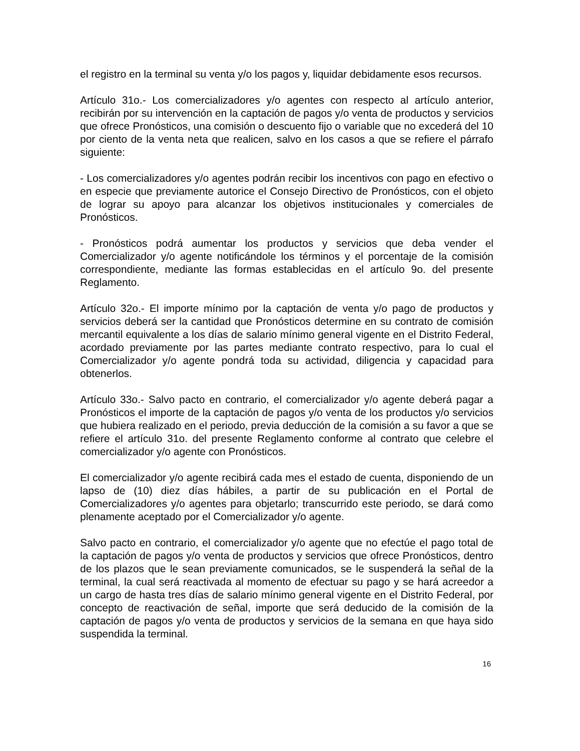el registro en la terminal su venta y/o los pagos y, liquidar debidamente esos recursos.
Artículo 31o.- Los comercializadores y/o agentes con respecto al artículo anterior, recibirán por su intervención en la captación de pagos y/o venta de productos y servicios que ofrece Pronósticos, una comisión o descuento fijo o variable que no excederá del 10 por ciento de la venta neta que realicen, salvo en los casos a que se refiere el párrafo siguiente:
- Los comercializadores y/o agentes podrán recibir los incentivos con pago en efectivo o en especie que previamente autorice el Consejo Directivo de Pronósticos, con el objeto de lograr su apoyo para alcanzar los objetivos institucionales y comerciales de Pronósticos.
- Pronósticos podrá aumentar los productos y servicios que deba vender el Comercializador y/o agente notificándole los términos y el porcentaje de la comisión correspondiente, mediante las formas establecidas en el artículo 9o. del presente Reglamento.
Artículo 32o.- El importe mínimo por la captación de venta y/o pago de productos y servicios deberá ser la cantidad que Pronósticos determine en su contrato de comisión mercantil equivalente a los días de salario mínimo general vigente en el Distrito Federal, acordado previamente por las partes mediante contrato respectivo, para lo cual el Comercializador y/o agente pondrá toda su actividad, diligencia y capacidad para obtenerlos.
Artículo 33o.- Salvo pacto en contrario, el comercializador y/o agente deberá pagar a Pronósticos el importe de la captación de pagos y/o venta de los productos y/o servicios que hubiera realizado en el periodo, previa deducción de la comisión a su favor a que se refiere el artículo 31o. del presente Reglamento conforme al contrato que celebre el comercializador y/o agente con Pronósticos.
El comercializador y/o agente recibirá cada mes el estado de cuenta, disponiendo de un lapso de (10) diez días hábiles, a partir de su publicación en el Portal de Comercializadores y/o agentes para objetarlo; transcurrido este periodo, se dará como plenamente aceptado por el Comercializador y/o agente.
Salvo pacto en contrario, el comercializador y/o agente que no efectúe el pago total de la captación de pagos y/o venta de productos y servicios que ofrece Pronósticos, dentro de los plazos que le sean previamente comunicados, se le suspenderá la señal de la terminal, la cual será reactivada al momento de efectuar su pago y se hará acreedor a un cargo de hasta tres días de salario mínimo general vigente en el Distrito Federal, por concepto de reactivación de señal, importe que será deducido de la comisión de la captación de pagos y/o venta de productos y servicios de la semana en que haya sido suspendida la terminal.
16